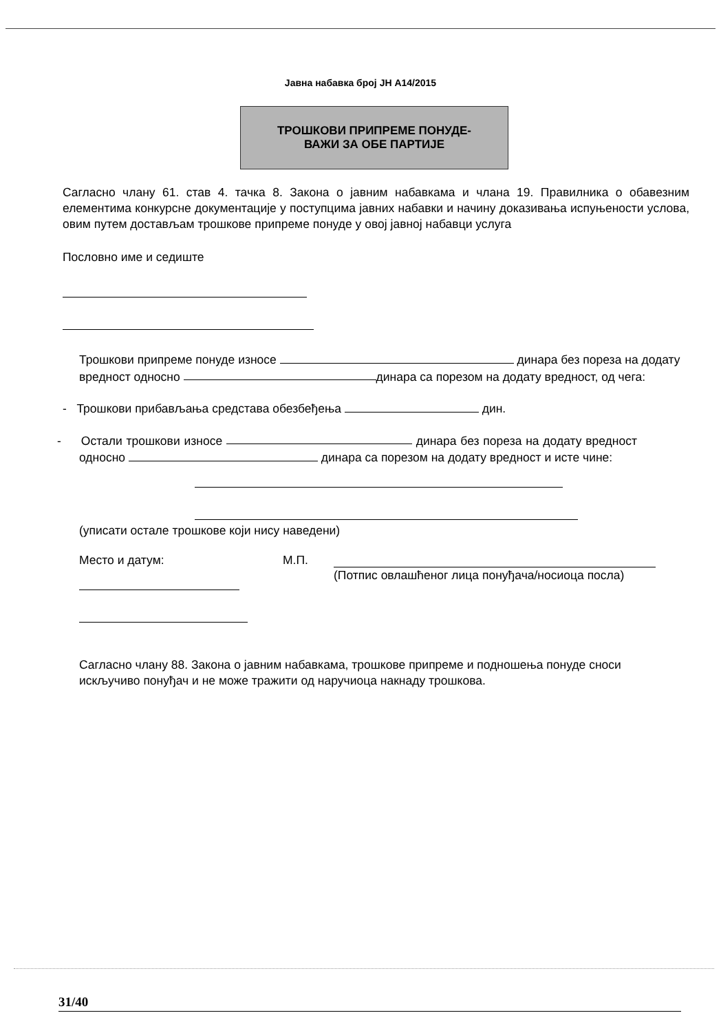Јавна набавка број ЈН А14/2015
ТРОШКОВИ ПРИПРЕМЕ ПОНУДЕ-
ВАЖИ ЗА ОБЕ ПАРТИЈЕ
Сагласно члану 61. став 4. тачка 8. Закона о јавним набавкама и члана 19. Правилника о обавезним елементима конкурсне документације у поступцима јавних набавки и начину доказивања испуњености услова, овим путем достављам трошкове припреме понуде у овој јавној набавци услуга
Пословно име и седиште
Трошкови припреме понуде износе динара без пореза на додату вредност односно динара са порезом на додату вредност, од чега:
- Трошкови прибављања средстава обезбеђења дин.
- Остали трошкови износе динара без пореза на додату вредност односно динара са порезом на додату вредност и исте чине:
(уписати остале трошкове који нису наведени)
Место и датум: М.П. (Потпис овлашћеног лица понуђача/носиоца посла)
Сагласно члану 88. Закона о јавним набавкама, трошкове припреме и подношења понуде сноси искључиво понуђач и не може тражити од наручиоца накнаду трошкова.
31/40